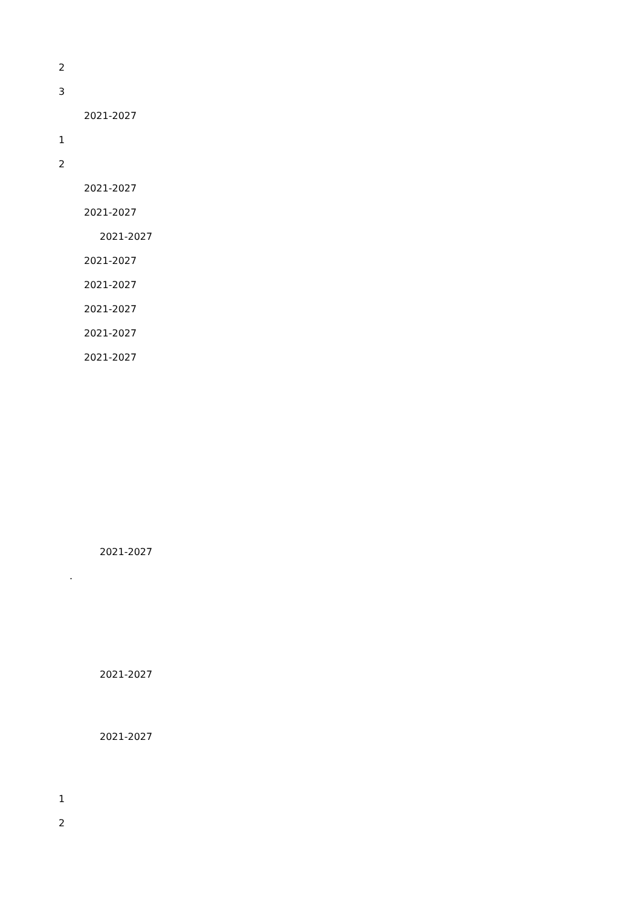2
3
2021-2027
1
2
2021-2027
2021-2027
2021-2027
2021-2027
2021-2027
2021-2027
2021-2027
2021-2027
2021-2027
.
2021-2027
2021-2027
1
2